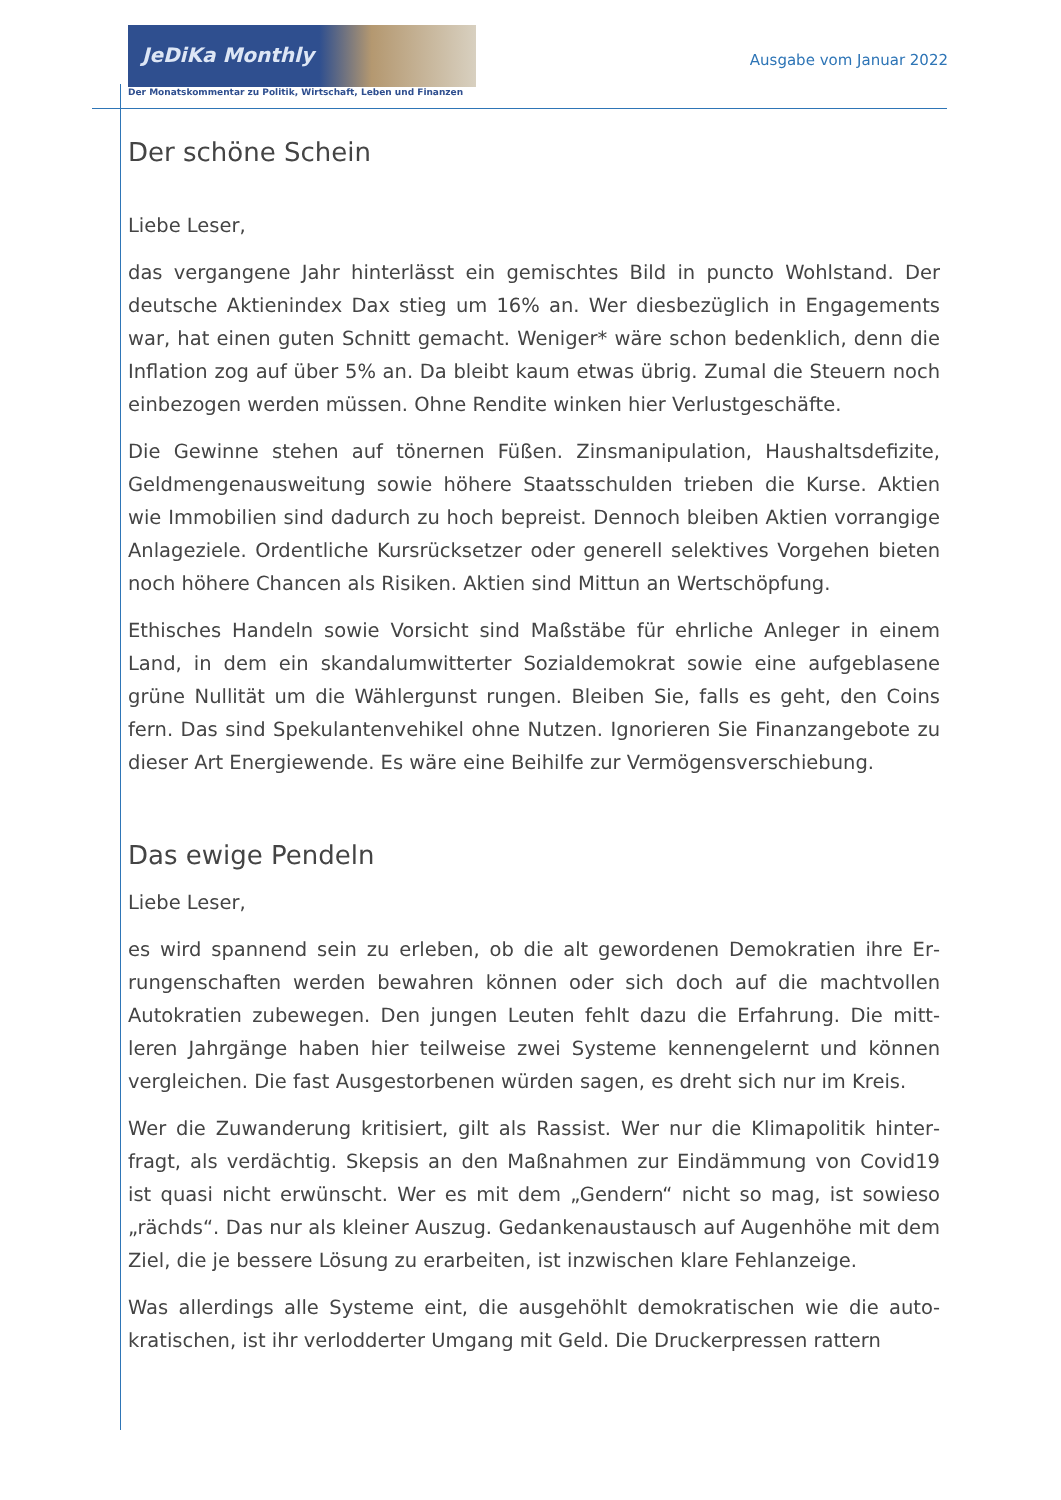JeDiKa Monthly
Der Monatskommentar zu Politik, Wirtschaft, Leben und Finanzen
Ausgabe vom Januar 2022
Der schöne Schein
Liebe Leser,
das vergangene Jahr hinterlässt ein gemischtes Bild in puncto Wohlstand. Der deutsche Aktienindex Dax stieg um 16% an. Wer diesbezüglich in Engagements war, hat einen guten Schnitt gemacht. Weniger* wäre schon bedenklich, denn die Inflation zog auf über 5% an. Da bleibt kaum etwas übrig. Zumal die Steuern noch einbezogen werden müssen. Ohne Rendite winken hier Verlustgeschäfte.
Die Gewinne stehen auf tönernen Füßen. Zinsmanipulation, Haushaltsdefizite, Geldmengenausweitung sowie höhere Staatsschulden trieben die Kurse. Aktien wie Immobilien sind dadurch zu hoch bepreist. Dennoch bleiben Aktien vorran­gige Anlageziele. Ordentliche Kursrücksetzer oder generell selektives Vorgehen bieten noch höhere Chancen als Risiken. Aktien sind Mittun an Wertschöpfung.
Ethisches Handeln sowie Vorsicht sind Maßstäbe für ehrliche Anleger in einem Land, in dem ein skandalumwitterter Sozialdemokrat sowie eine aufgeblasene grüne Nullität um die Wählergunst rungen. Bleiben Sie, falls es geht, den Coins fern. Das sind Spekulantenvehikel ohne Nutzen. Ignorieren Sie Finanzangebote zu dieser Art Energiewende. Es wäre eine Beihilfe zur Vermögensverschiebung.
Das ewige Pendeln
Liebe Leser,
es wird spannend sein zu erleben, ob die alt gewordenen Demokratien ihre Er­rungenschaften werden bewahren können oder sich doch auf die machtvollen Autokratien zubewegen. Den jungen Leuten fehlt dazu die Erfahrung. Die mitt­leren Jahrgänge haben hier teilweise zwei Systeme kennengelernt und können vergleichen. Die fast Ausgestorbenen würden sagen, es dreht sich nur im Kreis.
Wer die Zuwanderung kritisiert, gilt als Rassist. Wer nur die Klimapolitik hinter­fragt, als verdächtig. Skepsis an den Maßnahmen zur Eindämmung von Covid19 ist quasi nicht erwünscht. Wer es mit dem „Gendern“ nicht so mag, ist sowieso „rächds“. Das nur als kleiner Auszug. Gedankenaustausch auf Augenhöhe mit dem Ziel, die je bessere Lösung zu erarbeiten, ist inzwischen klare Fehlanzeige.
Was allerdings alle Systeme eint, die ausgehöhlt demokratischen wie die auto­kratischen, ist ihr verlodderter Umgang mit Geld. Die Druckerpressen rattern